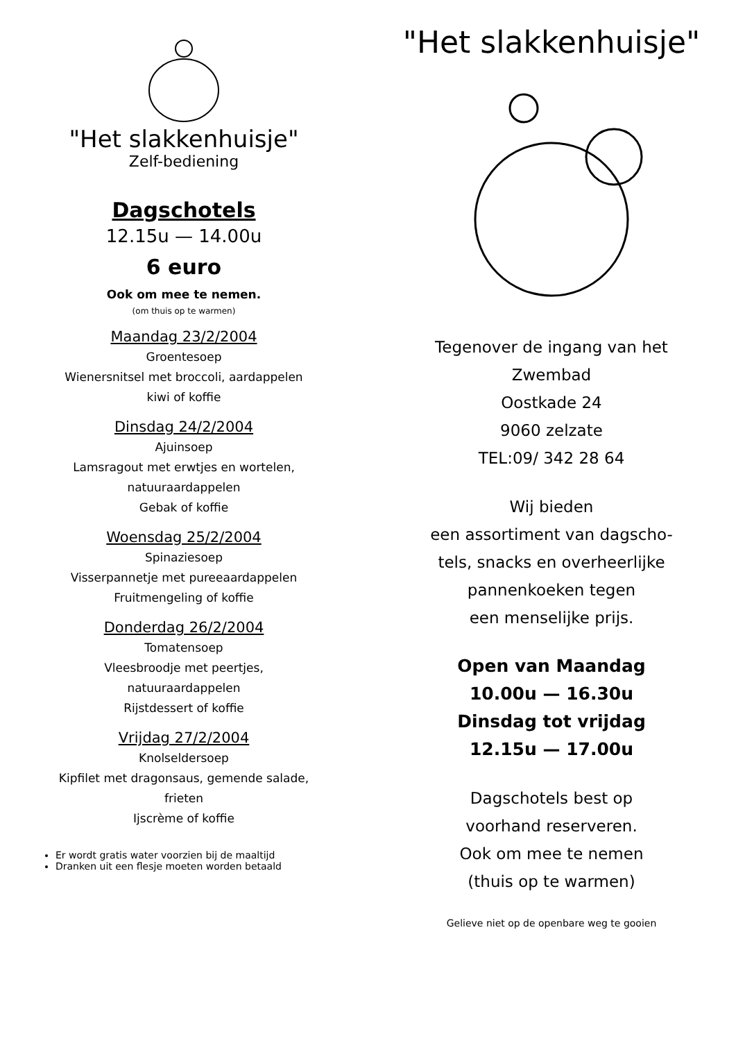"Het slakkenhuisje"
Zelf-bediening
Dagschotels
12.15u — 14.00u
6 euro
Ook om mee te nemen.
(om thuis op te warmen)
Maandag 23/2/2004
Groentesoep
Wienersnitsel met broccoli, aardappelen
kiwi of koffie
Dinsdag 24/2/2004
Ajuinsoep
Lamsragout met erwtjes en wortelen,
natuuraardappelen
Gebak of koffie
Woensdag 25/2/2004
Spinaziesoep
Visserpannetje met pureeaardappelen
Fruitmengeling of koffie
Donderdag 26/2/2004
Tomatensoep
Vleesbroodje met peertjes,
natuuraardappelen
Rijstdessert of koffie
Vrijdag 27/2/2004
Knolseldersoep
Kipfilet met dragonsaus, gemende salade,
frieten
Ijscrème of koffie
Er wordt gratis water voorzien bij de maaltijd
Dranken uit een flesje moeten worden betaald
"Het slakkenhuisje"
Tegenover de ingang van het
Zwembad
Oostkade 24
9060 zelzate
TEL:09/ 342 28 64
Wij bieden
een assortiment van dagscho-
tels, snacks en overheerlijke
pannenkoeken tegen
een menselijke prijs.
Open van Maandag
10.00u — 16.30u
Dinsdag tot vrijdag
12.15u — 17.00u
Dagschotels best op
voorhand reserveren.
Ook om mee te nemen
(thuis op te warmen)
Gelieve niet op de openbare weg te gooien